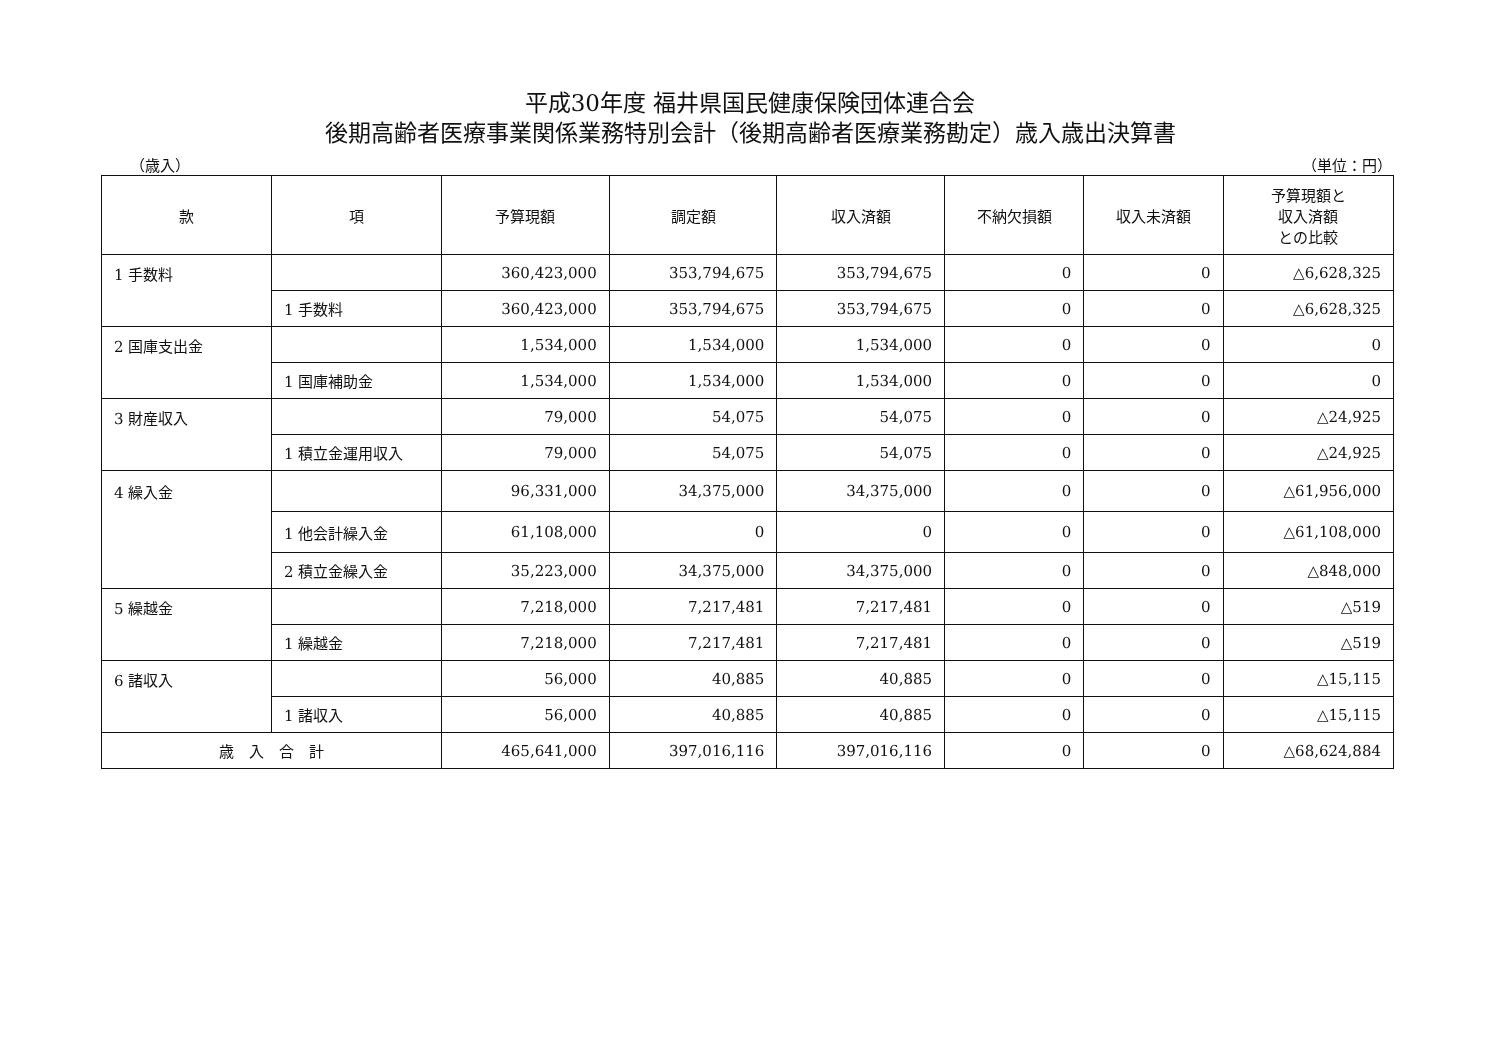平成30年度 福井県国民健康保険団体連合会
後期高齢者医療事業関係業務特別会計（後期高齢者医療業務勘定）歳入歳出決算書
（歳入） （単位：円）
| 款 | 項 | 予算現額 | 調定額 | 収入済額 | 不納欠損額 | 収入未済額 | 予算現額と 収入済額 との比較 |
| --- | --- | --- | --- | --- | --- | --- | --- |
| 1 手数料 | | 360,423,000 | 353,794,675 | 353,794,675 | 0 | 0 | △6,628,325 |
| | 1 手数料 | 360,423,000 | 353,794,675 | 353,794,675 | 0 | 0 | △6,628,325 |
| 2 国庫支出金 | | 1,534,000 | 1,534,000 | 1,534,000 | 0 | 0 | 0 |
| | 1 国庫補助金 | 1,534,000 | 1,534,000 | 1,534,000 | 0 | 0 | 0 |
| 3 財産収入 | | 79,000 | 54,075 | 54,075 | 0 | 0 | △24,925 |
| | 1 積立金運用収入 | 79,000 | 54,075 | 54,075 | 0 | 0 | △24,925 |
| 4 繰入金 | | 96,331,000 | 34,375,000 | 34,375,000 | 0 | 0 | △61,956,000 |
| | 1 他会計繰入金 | 61,108,000 | 0 | 0 | 0 | 0 | △61,108,000 |
| | 2 積立金繰入金 | 35,223,000 | 34,375,000 | 34,375,000 | 0 | 0 | △848,000 |
| 5 繰越金 | | 7,218,000 | 7,217,481 | 7,217,481 | 0 | 0 | △519 |
| | 1 繰越金 | 7,218,000 | 7,217,481 | 7,217,481 | 0 | 0 | △519 |
| 6 諸収入 | | 56,000 | 40,885 | 40,885 | 0 | 0 | △15,115 |
| | 1 諸収入 | 56,000 | 40,885 | 40,885 | 0 | 0 | △15,115 |
| 歳 入 合 計 | | 465,641,000 | 397,016,116 | 397,016,116 | 0 | 0 | △68,624,884 |